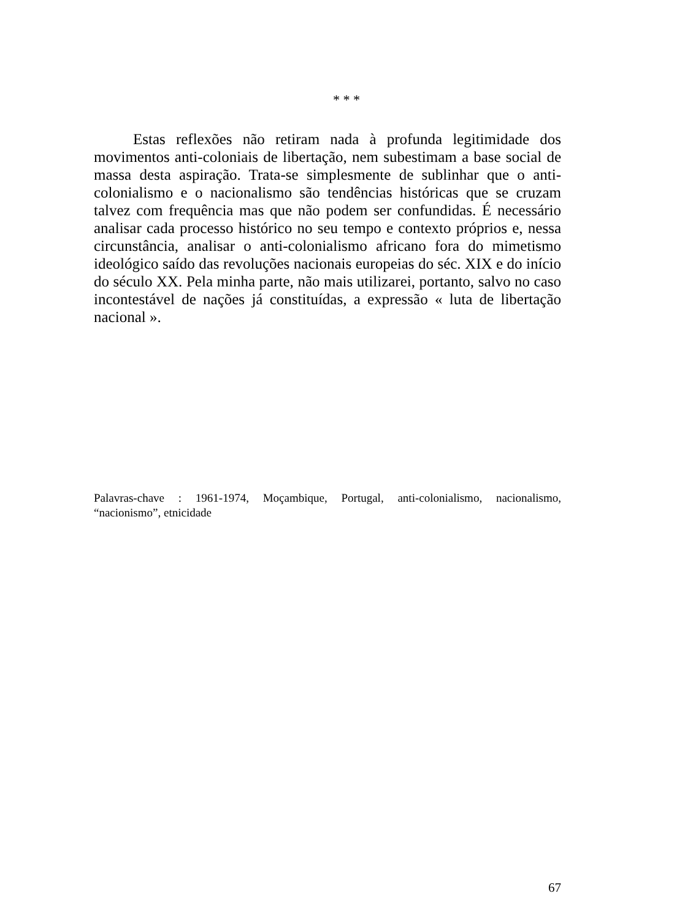* * *
Estas reflexões não retiram nada à profunda legitimidade dos movimentos anti-coloniais de libertação, nem subestimam a base social de massa desta aspiração. Trata-se simplesmente de sublinhar que o anti-colonialismo e o nacionalismo são tendências históricas que se cruzam talvez com frequência mas que não podem ser confundidas. É necessário analisar cada processo histórico no seu tempo e contexto próprios e, nessa circunstância, analisar o anti-colonialismo africano fora do mimetismo ideológico saído das revoluções nacionais europeias do séc. XIX e do início do século XX. Pela minha parte, não mais utilizarei, portanto, salvo no caso incontestável de nações já constituídas, a expressão « luta de libertação nacional ».
Palavras-chave : 1961-1974, Moçambique, Portugal, anti-colonialismo, nacionalismo, “nacionismo”, etnicidade
67